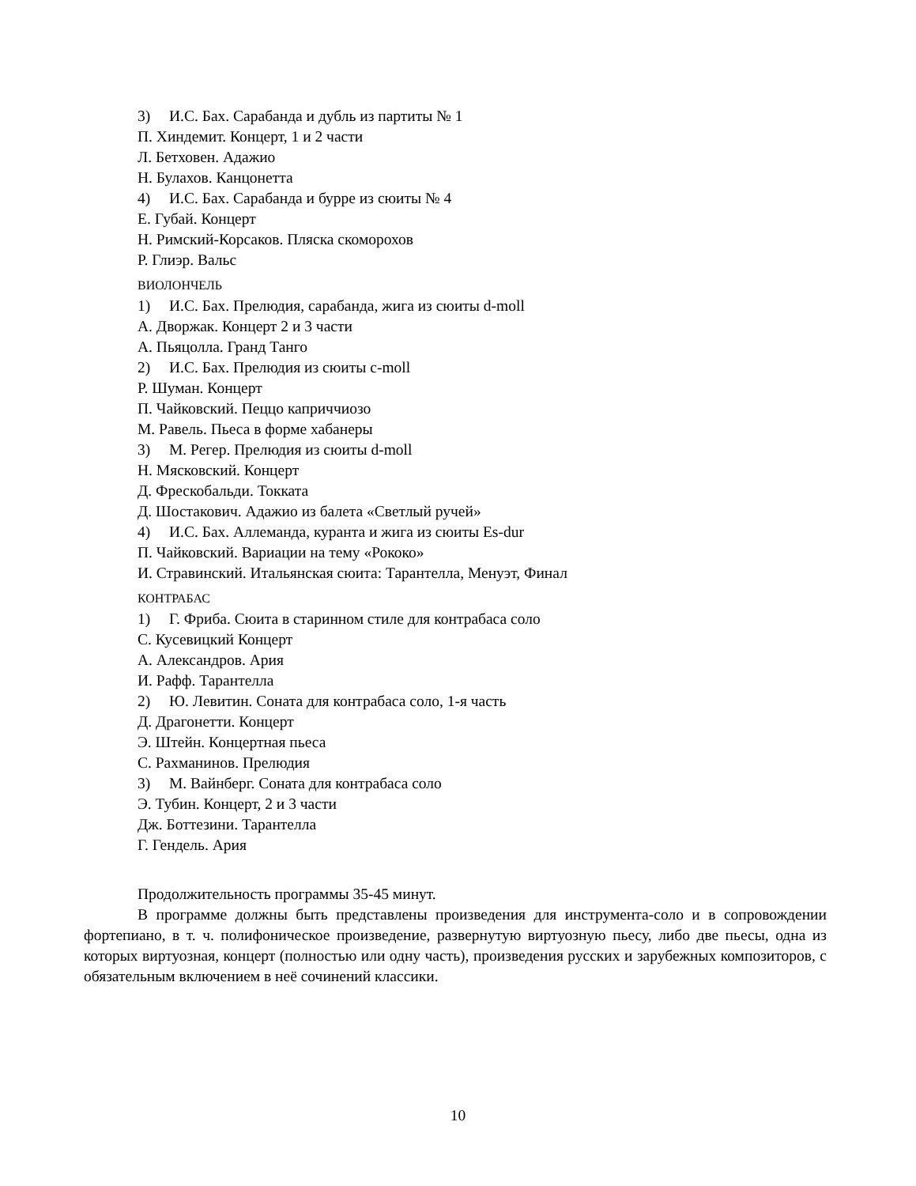3) И.С. Бах. Сарабанда и дубль из партиты № 1
П. Хиндемит. Концерт, 1 и 2 части
Л. Бетховен. Адажио
Н. Булахов. Канцонетта
4) И.С. Бах. Сарабанда и бурре из сюиты № 4
Е. Губай. Концерт
Н. Римский-Корсаков. Пляска скоморохов
Р. Глиэр. Вальс
ВИОЛОНЧЕЛЬ
1) И.С. Бах. Прелюдия, сарабанда, жига из сюиты d-moll
А. Дворжак. Концерт 2 и 3 части
А. Пьяцолла. Гранд Танго
2) И.С. Бах. Прелюдия из сюиты c-moll
Р. Шуман. Концерт
П. Чайковский. Пеццо каприччиозо
М. Равель. Пьеса в форме хабанеры
3) М. Регер. Прелюдия из сюиты d-moll
Н. Мясковский. Концерт
Д. Фрескобальди. Токката
Д. Шостакович. Адажио из балета «Светлый ручей»
4) И.С. Бах. Аллеманда, куранта и жига из сюиты Es-dur
П. Чайковский. Вариации на тему «Рококо»
И. Стравинский. Итальянская сюита: Тарантелла, Менуэт, Финал
КОНТРАБАС
1) Г. Фриба. Сюита в старинном стиле для контрабаса соло
С. Кусевицкий Концерт
А. Александров. Ария
И. Рафф. Тарантелла
2) Ю. Левитин. Соната для контрабаса соло, 1-я часть
Д. Драгонетти. Концерт
Э. Штейн. Концертная пьеса
С. Рахманинов. Прелюдия
3) М. Вайнберг. Соната для контрабаса соло
Э. Тубин. Концерт, 2 и 3 части
Дж. Боттезини. Тарантелла
Г. Гендель. Ария
Продолжительность программы 35-45 минут.
В программе должны быть представлены произведения для инструмента-соло и в сопровождении фортепиано, в т. ч. полифоническое произведение, развернутую виртуозную пьесу, либо две пьесы, одна из которых виртуозная, концерт (полностью или одну часть), произведения русских и зарубежных композиторов, с обязательным включением в неё сочинений классики.
10